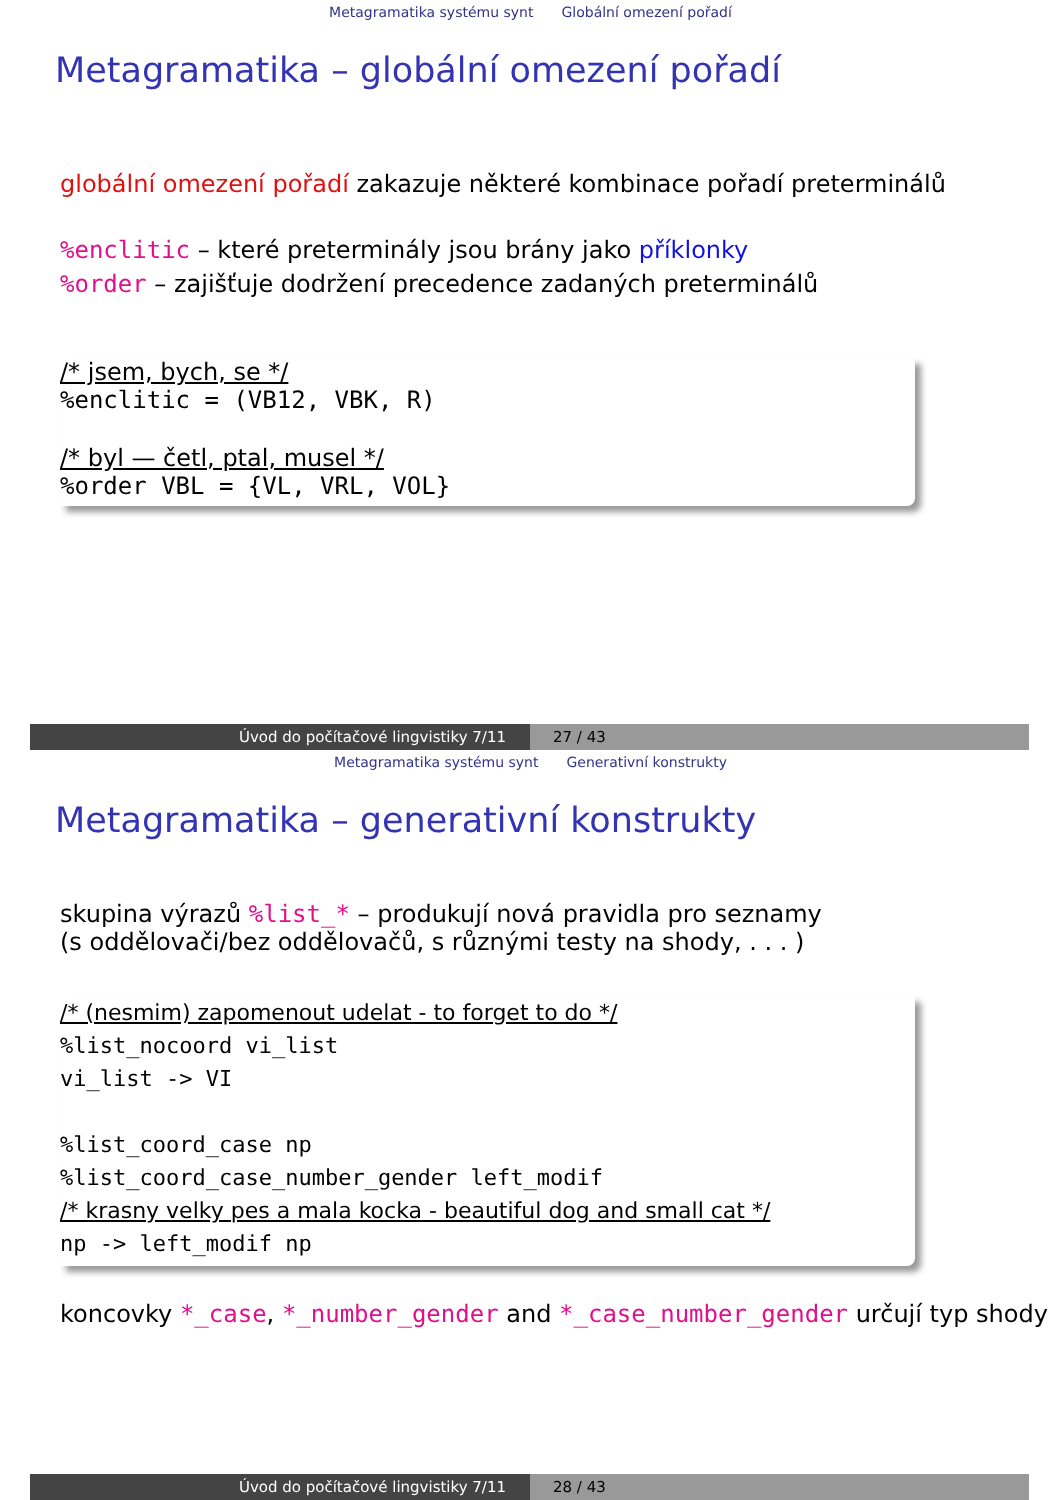Metagramatika systému synt Globální omezení pořadí
Metagramatika – globální omezení pořadí
globální omezení pořadí zakazuje některé kombinace pořadí preterminálů
%enclitic – které preterminály jsou brány jako příklonky
%order – zajišťuje dodržení precedence zadaných preterminálů
/* jsem, bych, se */
%enclitic = (VB12, VBK, R)
/* byl — četl, ptal, musel */
%order VBL = {VL, VRL, VOL}
Úvod do počítačové lingvistiky 7/11 27 / 43
Metagramatika systému synt Generativní konstrukty
Metagramatika – generativní konstrukty
skupina výrazů %list_* – produkují nová pravidla pro seznamy
(s oddělovači/bez oddělovačů, s různými testy na shody, . . . )
/* (nesmim) zapomenout udelat - to forget to do */
%list_nocoord vi_list
vi_list -> VI
%list_coord_case np
%list_coord_case_number_gender left_modif
/* krasny velky pes a mala kocka - beautiful dog and small cat */
np -> left_modif np
koncovky *_case, *_number_gender and *_case_number_gender určují typ shody
Úvod do počítačové lingvistiky 7/11 28 / 43